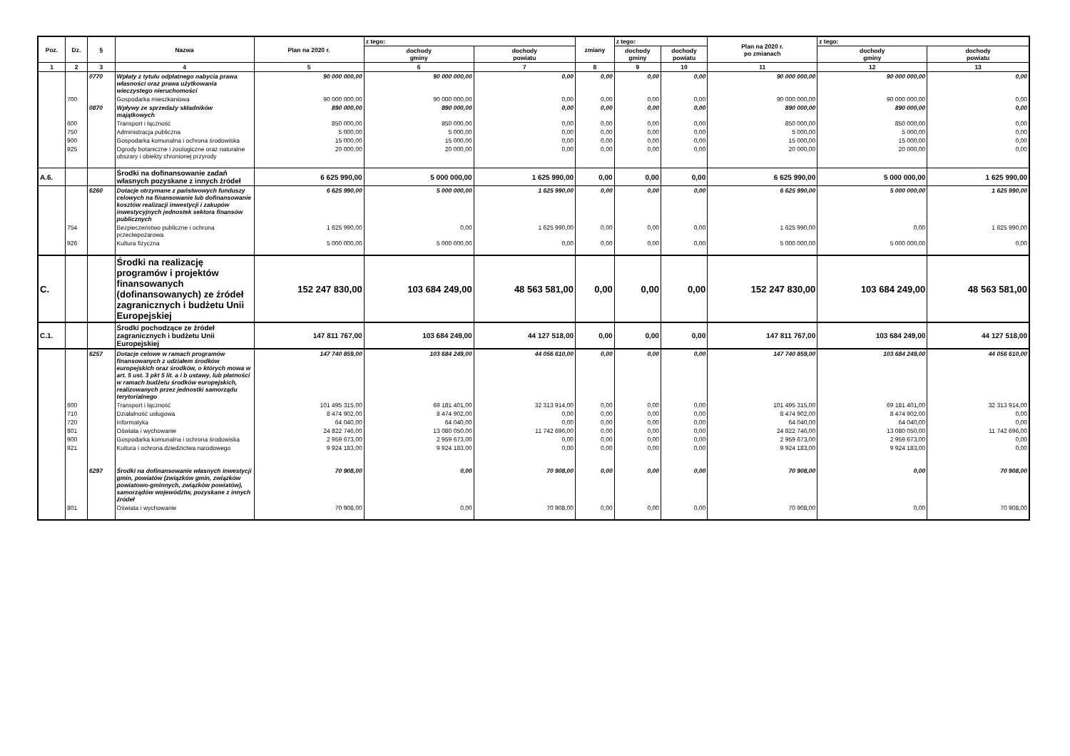| Poz. | Dz. | § | Nazwa | Plan na 2020 r. | z tego: | | zmiany | z tego: | | Plan na 2020 r. po zmianach | z tego: | |
| --- | --- | --- | --- | --- | --- | --- | --- | --- | --- | --- | --- | --- |
| | | | | | dochody gminy | dochody powiatu | | dochody gminy | dochody powiatu | | dochody gminy | dochody powiatu |
| 1 | 2 | 3 | 4 | 5 | 6 | 7 | 8 | 9 | 10 | 11 | 12 | 13 |
| | | 0770 | Wpłaty z tytułu odpłatnego nabycia prawa własności oraz prawa użytkowania wieczystego nieruchomości | 90 000 000,00 | 90 000 000,00 | 0,00 | 0,00 | 0,00 | 0,00 | 90 000 000,00 | 90 000 000,00 | 0,00 |
| | 700 | | Gospodarka mieszkaniowa | 90 000 000,00 | 90 000 000,00 | 0,00 | 0,00 | 0,00 | 0,00 | 90 000 000,00 | 90 000 000,00 | 0,00 |
| | | 0870 | Wpływy ze sprzedaży składników majątkowych | 890 000,00 | 890 000,00 | 0,00 | 0,00 | 0,00 | 0,00 | 890 000,00 | 890 000,00 | 0,00 |
| | 600 | | Transport i łączność | 850 000,00 | 850 000,00 | 0,00 | 0,00 | 0,00 | 0,00 | 850 000,00 | 850 000,00 | 0,00 |
| | 750 | | Administracja publiczna | 5 000,00 | 5 000,00 | 0,00 | 0,00 | 0,00 | 0,00 | 5 000,00 | 5 000,00 | 0,00 |
| | 900 | | Gospodarka komunalna i ochrona środowiska | 15 000,00 | 15 000,00 | 0,00 | 0,00 | 0,00 | 0,00 | 15 000,00 | 15 000,00 | 0,00 |
| | 925 | | Ogrody botaniczne i zoologiczne oraz naturalne obszary i obiekty chronionej przyrody | 20 000,00 | 20 000,00 | 0,00 | 0,00 | 0,00 | 0,00 | 20 000,00 | 20 000,00 | 0,00 |
| A.6. | | | Środki na dofinansowanie zadań własnych pozyskane z innych źródeł | 6 625 990,00 | 5 000 000,00 | 1 625 990,00 | 0,00 | 0,00 | 0,00 | 6 625 990,00 | 5 000 000,00 | 1 625 990,00 |
| | | 6260 | Dotacje otrzymane z państwowych funduszy celowych na finansowanie lub dofinansowanie kosztów realizacji inwestycji i zakupów inwestycyjnych jednostek sektora finansów publicznych | 6 625 990,00 | 5 000 000,00 | 1 625 990,00 | 0,00 | 0,00 | 0,00 | 6 625 990,00 | 5 000 000,00 | 1 625 990,00 |
| | 754 | | Bezpieczeństwo publiczne i ochrona przeciwpożarowa | 1 625 990,00 | 0,00 | 1 625 990,00 | 0,00 | 0,00 | 0,00 | 1 625 990,00 | 0,00 | 1 625 990,00 |
| | 926 | | Kultura fizyczna | 5 000 000,00 | 5 000 000,00 | 0,00 | 0,00 | 0,00 | 0,00 | 5 000 000,00 | 5 000 000,00 | 0,00 |
| C. | | | Środki na realizację programów i projektów finansowanych (dofinansowanych) ze źródeł zagranicznych i budżetu Unii Europejskiej | 152 247 830,00 | 103 684 249,00 | 48 563 581,00 | 0,00 | 0,00 | 0,00 | 152 247 830,00 | 103 684 249,00 | 48 563 581,00 |
| C.1. | | | Środki pochodzące ze źródeł zagranicznych i budżetu Unii Europejskiej | 147 811 767,00 | 103 684 249,00 | 44 127 518,00 | 0,00 | 0,00 | 0,00 | 147 811 767,00 | 103 684 249,00 | 44 127 518,00 |
| | | 6257 | Dotacje celowe w ramach programów finansowanych z udziałem środków europejskich oraz środków, o których mowa w art. 5 ust. 3 pkt 5 lit. a i b ustawy, lub płatności w ramach budżetu środków europejskich, realizowanych przez jednostki samorządu terytorialnego | 147 740 859,00 | 103 684 249,00 | 44 056 610,00 | 0,00 | 0,00 | 0,00 | 147 740 859,00 | 103 684 249,00 | 44 056 610,00 |
| | 600 | | Transport i łączność | 101 495 315,00 | 69 181 401,00 | 32 313 914,00 | 0,00 | 0,00 | 0,00 | 101 495 315,00 | 69 181 401,00 | 32 313 914,00 |
| | 710 | | Działalność usługowa | 8 474 902,00 | 8 474 902,00 | 0,00 | 0,00 | 0,00 | 0,00 | 8 474 902,00 | 8 474 902,00 | 0,00 |
| | 720 | | Informatyka | 64 040,00 | 64 040,00 | 0,00 | 0,00 | 0,00 | 0,00 | 64 040,00 | 64 040,00 | 0,00 |
| | 801 | | Oświata i wychowanie | 24 822 746,00 | 13 080 050,00 | 11 742 696,00 | 0,00 | 0,00 | 0,00 | 24 822 746,00 | 13 080 050,00 | 11 742 696,00 |
| | 900 | | Gospodarka komunalna i ochrona środowiska | 2 959 673,00 | 2 959 673,00 | 0,00 | 0,00 | 0,00 | 0,00 | 2 959 673,00 | 2 959 673,00 | 0,00 |
| | 921 | | Kultura i ochrona dziedzictwa narodowego | 9 924 183,00 | 9 924 183,00 | 0,00 | 0,00 | 0,00 | 0,00 | 9 924 183,00 | 9 924 183,00 | 0,00 |
| | | 6297 | Środki na dofinansowanie własnych inwestycji gmin, powiatów (związków gmin, związków powiatowo-gminnych, związków powiatów), samorządów województw, pozyskane z innych źródeł | 70 908,00 | 0,00 | 70 908,00 | 0,00 | 0,00 | 0,00 | 70 908,00 | 0,00 | 70 908,00 |
| | 801 | | Oświata i wychowanie | 70 908,00 | 0,00 | 70 908,00 | 0,00 | 0,00 | 0,00 | 70 908,00 | 0,00 | 70 908,00 |